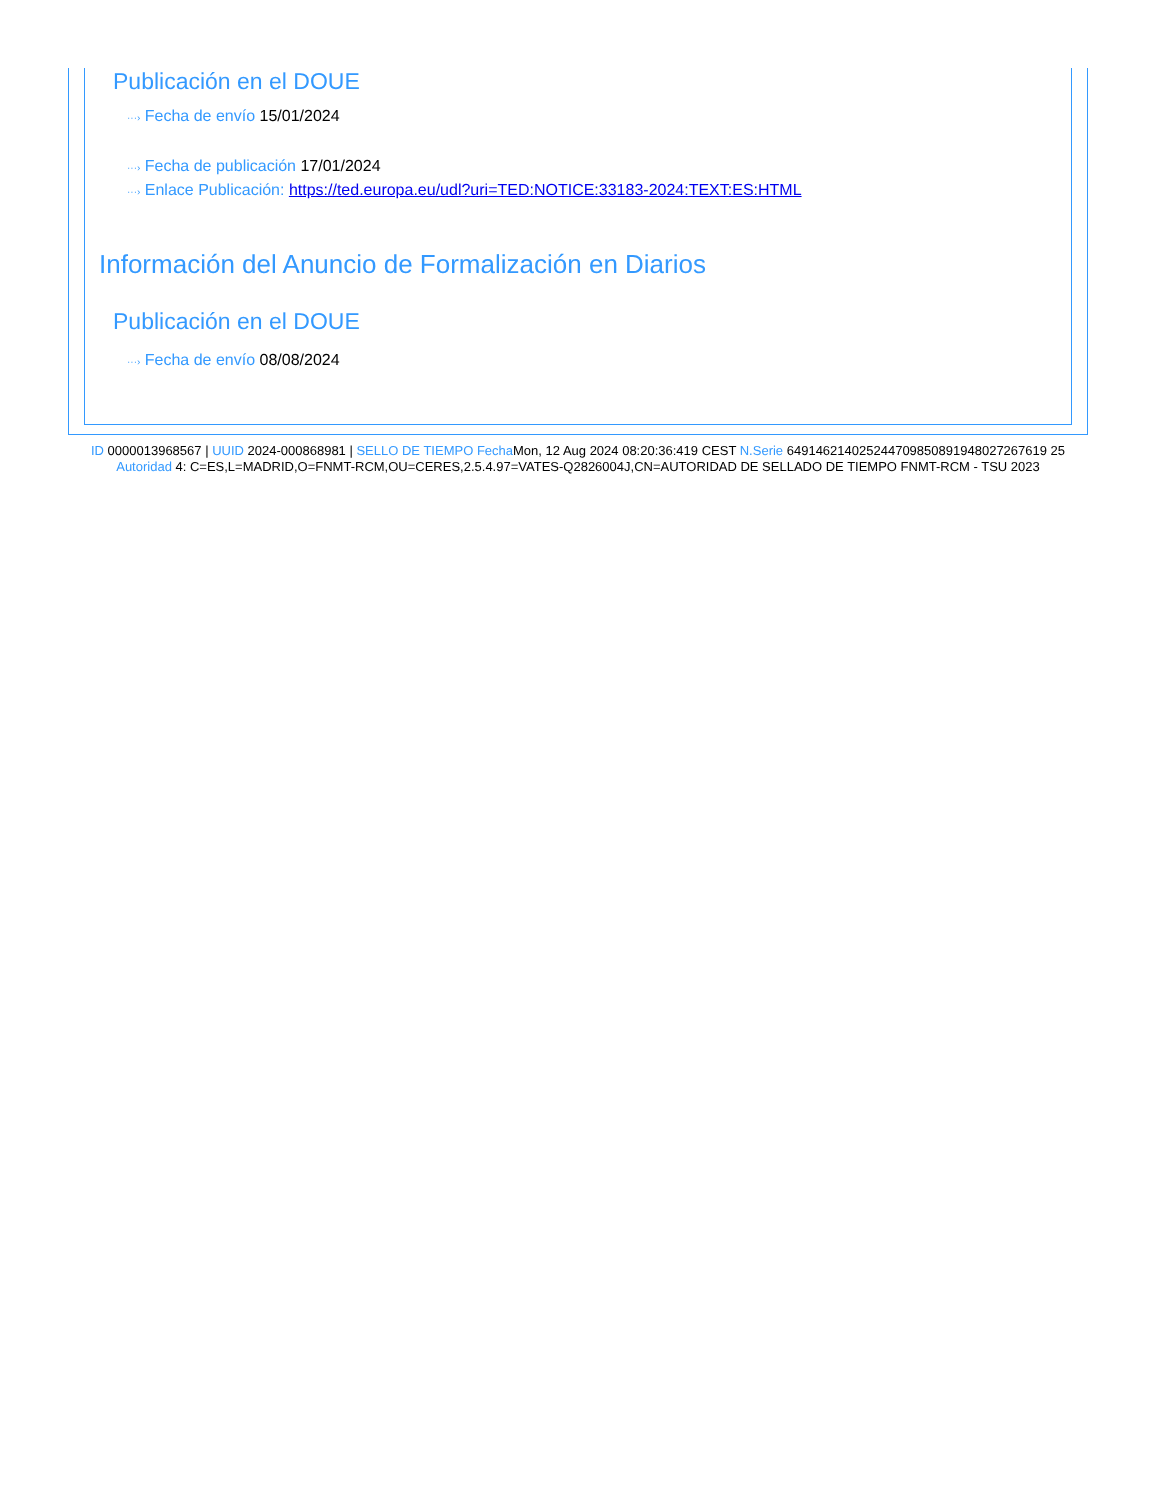Publicación en el DOUE
···› Fecha de envío 15/01/2024
···› Fecha de publicación 17/01/2024
···› Enlace Publicación: https://ted.europa.eu/udl?uri=TED:NOTICE:33183-2024:TEXT:ES:HTML
Información del Anuncio de Formalización en Diarios
Publicación en el DOUE
···› Fecha de envío 08/08/2024
ID 0000013968567 | UUID 2024-000868981 | SELLO DE TIEMPO Fecha Mon, 12 Aug 2024 08:20:36:419 CEST N.Serie 649146214025244709850891948027267619 25 Autoridad 4: C=ES,L=MADRID,O=FNMT-RCM,OU=CERES,2.5.4.97=VATES-Q2826004J,CN=AUTORIDAD DE SELLADO DE TIEMPO FNMT-RCM - TSU 2023